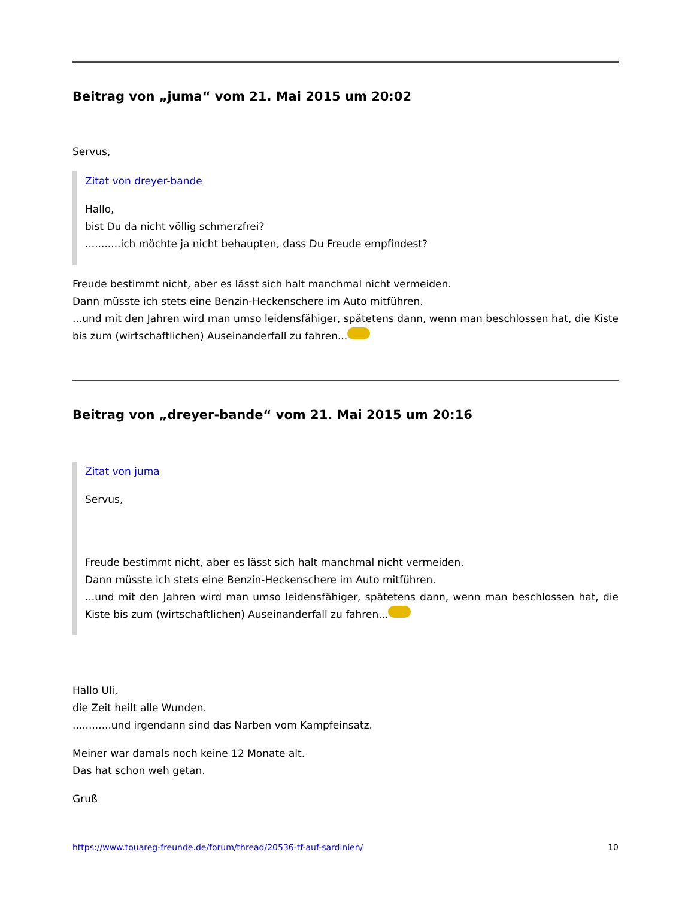Beitrag von „juma“ vom 21. Mai 2015 um 20:02
Servus,
Zitat von dreyer-bande
Hallo,
bist Du da nicht völlig schmerzfrei?
...........ich möchte ja nicht behaupten, dass Du Freude empfindest?
Freude bestimmt nicht, aber es lässt sich halt manchmal nicht vermeiden.
Dann müsste ich stets eine Benzin-Heckenschere im Auto mitführen.
...und mit den Jahren wird man umso leidensfähiger, spätetens dann, wenn man beschlossen hat, die Kiste bis zum (wirtschaftlichen) Auseinanderfall zu fahren...
Beitrag von „dreyer-bande“ vom 21. Mai 2015 um 20:16
Zitat von juma
Servus,
Freude bestimmt nicht, aber es lässt sich halt manchmal nicht vermeiden.
Dann müsste ich stets eine Benzin-Heckenschere im Auto mitführen.
...und mit den Jahren wird man umso leidensfähiger, spätetens dann, wenn man beschlossen hat, die Kiste bis zum (wirtschaftlichen) Auseinanderfall zu fahren...
Hallo Uli,
die Zeit heilt alle Wunden.
............und irgendann sind das Narben vom Kampfeinsatz.
Meiner war damals noch keine 12 Monate alt.
Das hat schon weh getan.
Gruß
https://www.touareg-freunde.de/forum/thread/20536-tf-auf-sardinien/ 10